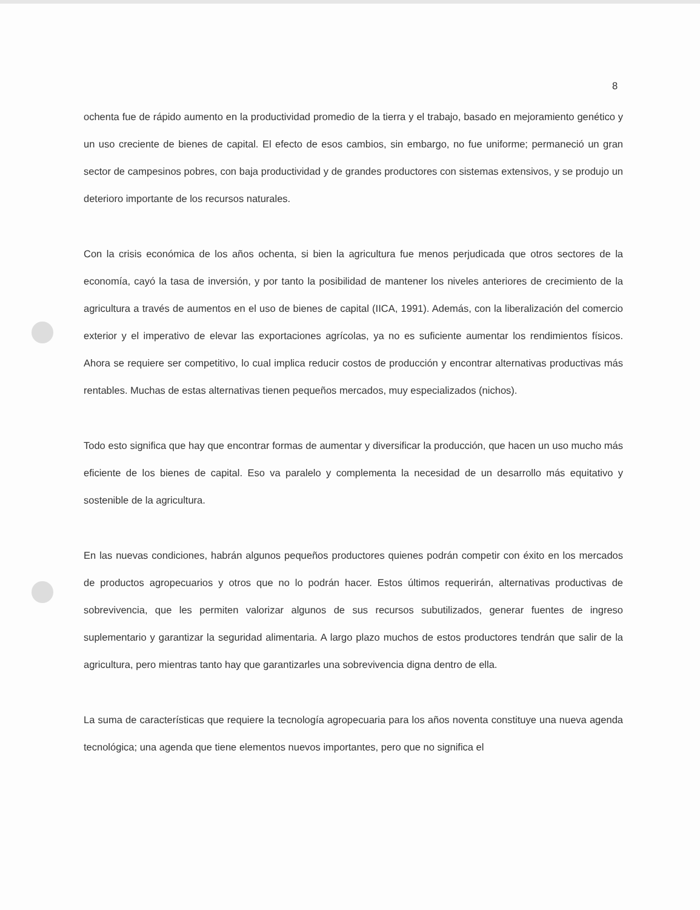8
ochenta fue de rápido aumento en la productividad promedio de la tierra y el trabajo, basado en mejoramiento genético y un uso creciente de bienes de capital. El efecto de esos cambios, sin embargo, no fue uniforme; permaneció un gran sector de campesinos pobres, con baja productividad y de grandes productores con sistemas extensivos, y se produjo un deterioro importante de los recursos naturales.
Con la crisis económica de los años ochenta, si bien la agricultura fue menos perjudicada que otros sectores de la economía, cayó la tasa de inversión, y por tanto la posibilidad de mantener los niveles anteriores de crecimiento de la agricultura a través de aumentos en el uso de bienes de capital (IICA, 1991). Además, con la liberalización del comercio exterior y el imperativo de elevar las exportaciones agrícolas, ya no es suficiente aumentar los rendimientos físicos. Ahora se requiere ser competitivo, lo cual implica reducir costos de producción y encontrar alternativas productivas más rentables. Muchas de estas alternativas tienen pequeños mercados, muy especializados (nichos).
Todo esto significa que hay que encontrar formas de aumentar y diversificar la producción, que hacen un uso mucho más eficiente de los bienes de capital. Eso va paralelo y complementa la necesidad de un desarrollo más equitativo y sostenible de la agricultura.
En las nuevas condiciones, habrán algunos pequeños productores quienes podrán competir con éxito en los mercados de productos agropecuarios y otros que no lo podrán hacer. Estos últimos requerirán, alternativas productivas de sobrevivencia, que les permiten valorizar algunos de sus recursos subutilizados, generar fuentes de ingreso suplementario y garantizar la seguridad alimentaria. A largo plazo muchos de estos productores tendrán que salir de la agricultura, pero mientras tanto hay que garantizarles una sobrevivencia digna dentro de ella.
La suma de características que requiere la tecnología agropecuaria para los años noventa constituye una nueva agenda tecnológica; una agenda que tiene elementos nuevos importantes, pero que no significa el